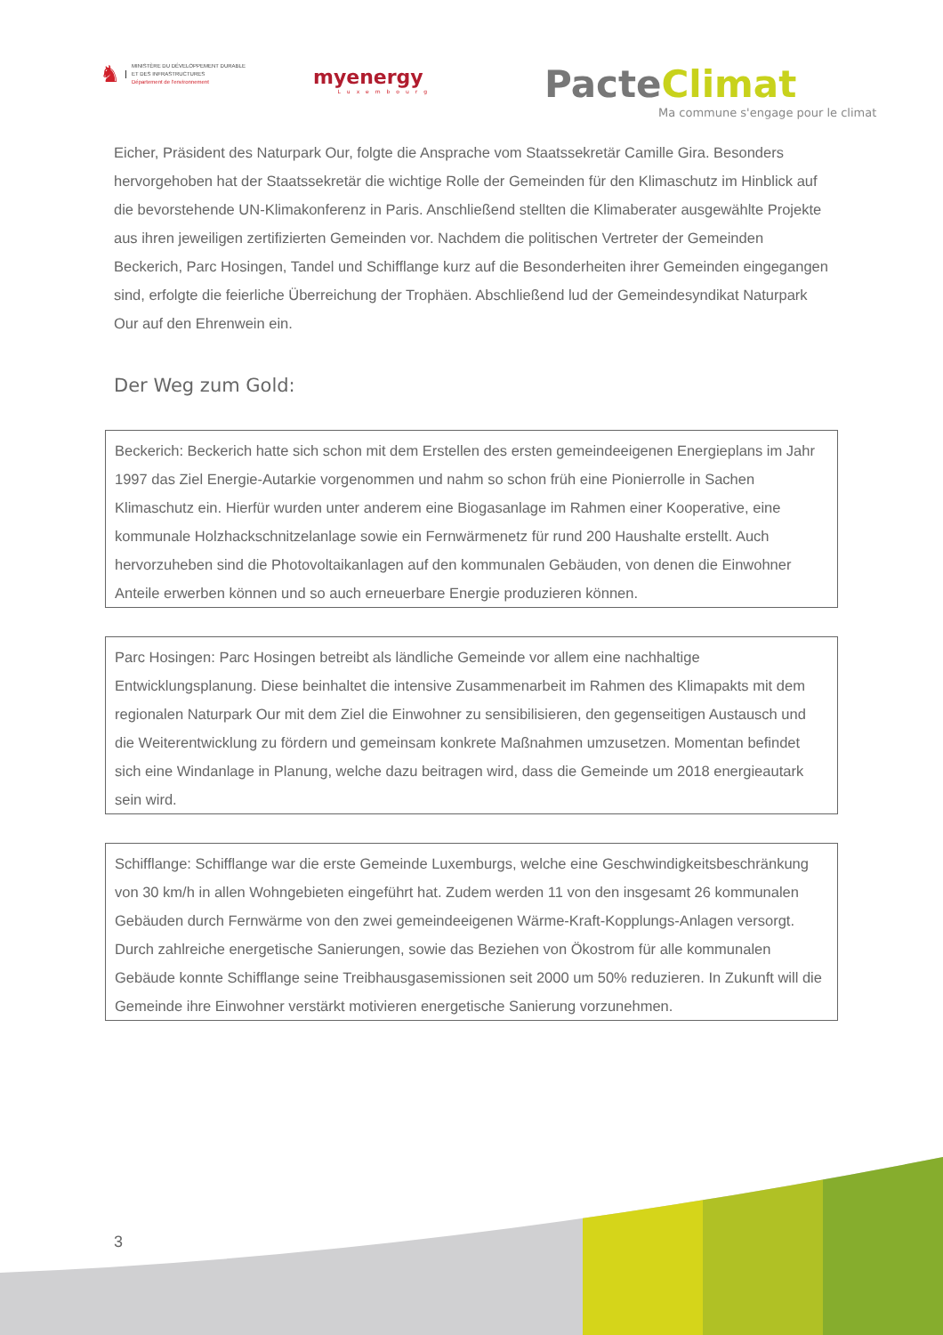♞
MINISTÈRE DU DÉVELOPPEMENT DURABLE
ET DES INFRASTRUCTURES
Département de l'environnement
myenergy
Luxembourg
PacteClimat
Ma commune s'engage pour le climat
Eicher, Präsident des Naturpark Our, folgte die Ansprache vom Staatssekretär Camille Gira. Besonders hervorgehoben hat der Staatssekretär die wichtige Rolle der Gemeinden für den Klimaschutz im Hinblick auf die bevorstehende UN-Klimakonferenz in Paris. Anschließend stellten die Klimaberater ausgewählte Projekte aus ihren jeweiligen zertifizierten Gemeinden vor. Nachdem die politischen Vertreter der Gemeinden Beckerich, Parc Hosingen, Tandel und Schifflange kurz auf die Besonderheiten ihrer Gemeinden eingegangen sind, erfolgte die feierliche Überreichung der Trophäen. Abschließend lud der Gemeindesyndikat Naturpark Our auf den Ehrenwein ein.
Der Weg zum Gold:
Beckerich: Beckerich hatte sich schon mit dem Erstellen des ersten gemeindeeigenen Energieplans im Jahr 1997 das Ziel Energie-Autarkie vorgenommen und nahm so schon früh eine Pionierrolle in Sachen Klimaschutz ein. Hierfür wurden unter anderem eine Biogasanlage im Rahmen einer Kooperative, eine kommunale Holzhackschnitzelanlage sowie ein Fernwärmenetz für rund 200 Haushalte erstellt. Auch hervorzuheben sind die Photovoltaikanlagen auf den kommunalen Gebäuden, von denen die Einwohner Anteile erwerben können und so auch erneuerbare Energie produzieren können.
Parc Hosingen: Parc Hosingen betreibt als ländliche Gemeinde vor allem eine nachhaltige Entwicklungsplanung. Diese beinhaltet die intensive Zusammenarbeit im Rahmen des Klimapakts mit dem regionalen Naturpark Our mit dem Ziel die Einwohner zu sensibilisieren, den gegenseitigen Austausch und die Weiterentwicklung zu fördern und gemeinsam konkrete Maßnahmen umzusetzen. Momentan befindet sich eine Windanlage in Planung, welche dazu beitragen wird, dass die Gemeinde um 2018 energieautark sein wird.
Schifflange: Schifflange war die erste Gemeinde Luxemburgs, welche eine Geschwindigkeitsbeschränkung von 30 km/h in allen Wohngebieten eingeführt hat. Zudem werden 11 von den insgesamt 26 kommunalen Gebäuden durch Fernwärme von den zwei gemeindeeigenen Wärme-Kraft-Kopplungs-Anlagen versorgt. Durch zahlreiche energetische Sanierungen, sowie das Beziehen von Ökostrom für alle kommunalen Gebäude konnte Schifflange seine Treibhausgasemissionen seit 2000 um 50% reduzieren. In Zukunft will die Gemeinde ihre Einwohner verstärkt motivieren energetische Sanierung vorzunehmen.
3